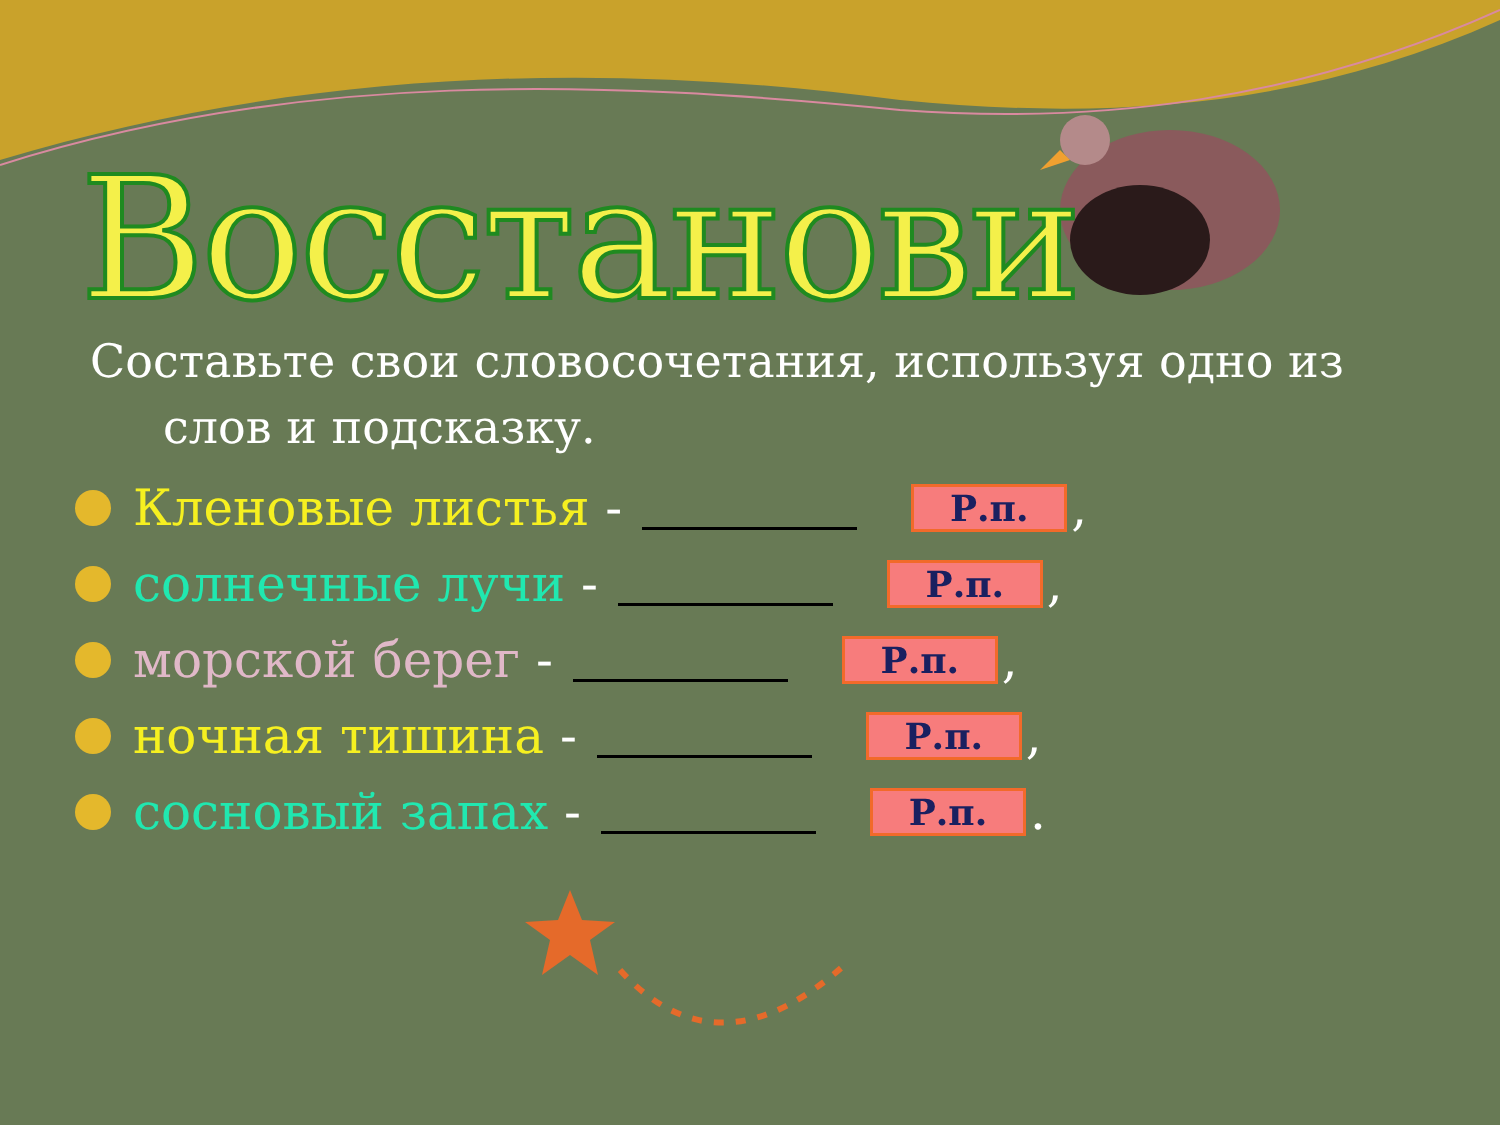Восстанови
Составьте свои словосочетания, используя одно из
слов и подсказку.
Кленовые листья - Р.п.,
солнечные лучи - Р.п.,
морской берег - Р.п.,
ночная тишина - Р.п.,
сосновый запах - Р.п. .